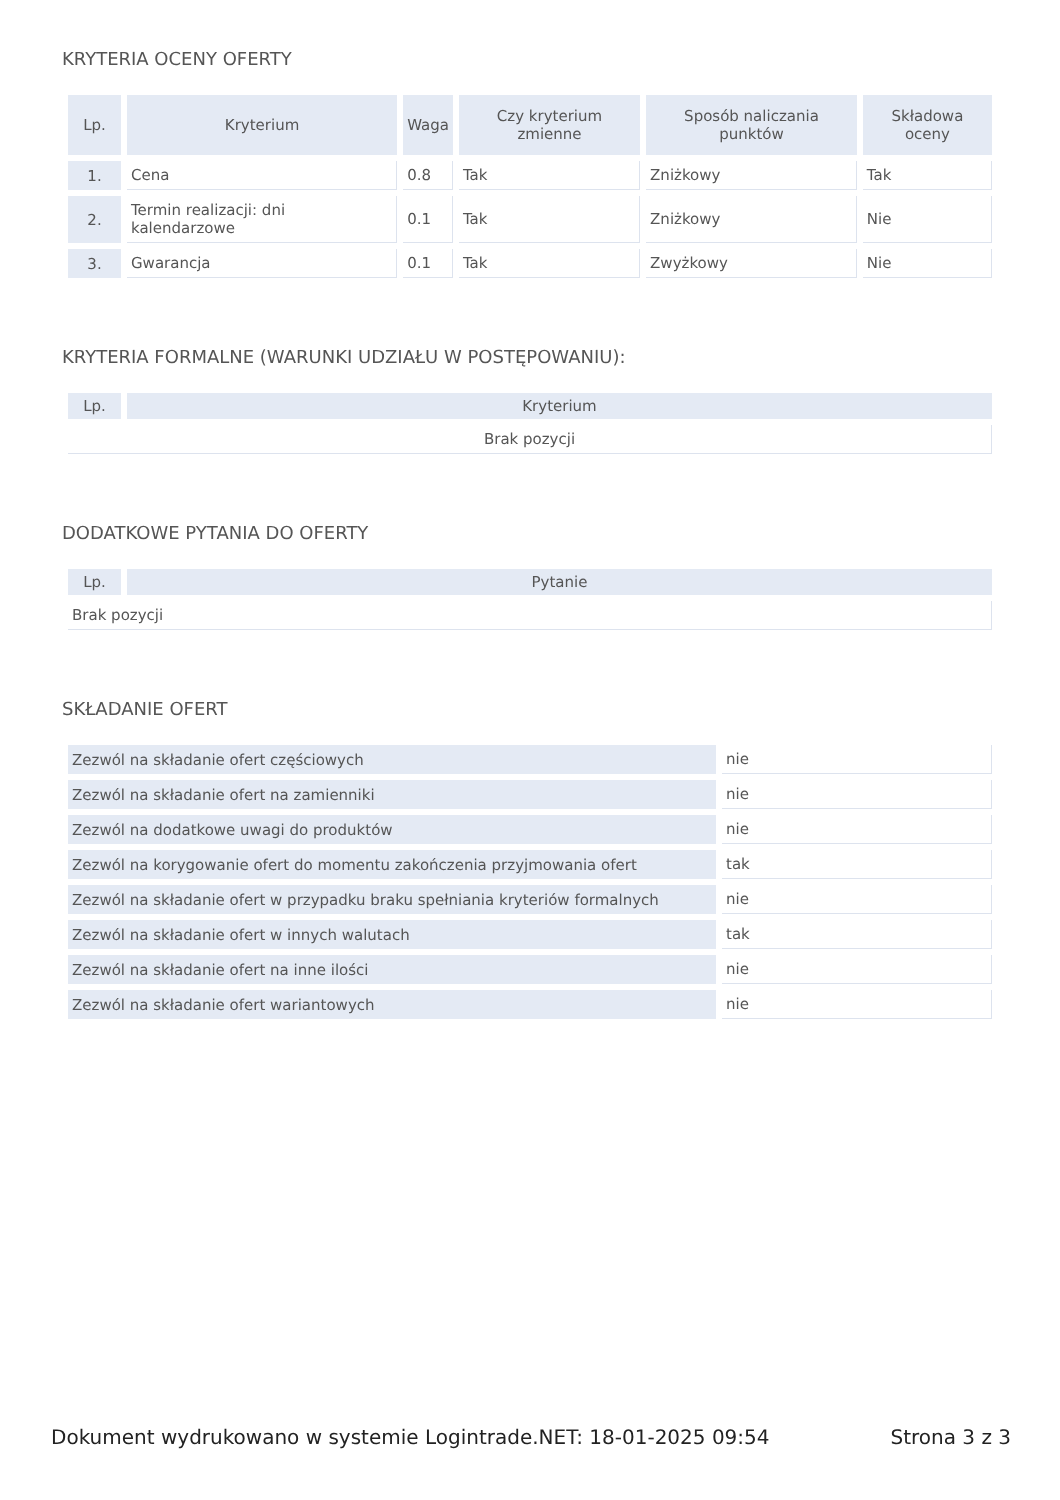KRYTERIA OCENY OFERTY
| Lp. | Kryterium | Waga | Czy kryterium zmienne | Sposób naliczania punktów | Składowa oceny |
| --- | --- | --- | --- | --- | --- |
| 1. | Cena | 0.8 | Tak | Zniżkowy | Tak |
| 2. | Termin realizacji: dni kalendarzowe | 0.1 | Tak | Zniżkowy | Nie |
| 3. | Gwarancja | 0.1 | Tak | Zwyżkowy | Nie |
KRYTERIA FORMALNE (WARUNKI UDZIAŁU W POSTĘPOWANIU):
| Lp. | Kryterium |
| --- | --- |
| Brak pozycji | |
DODATKOWE PYTANIA DO OFERTY
| Lp. | Pytanie |
| --- | --- |
| Brak pozycji | |
SKŁADANIE OFERT
| Zezwól na składanie ofert częściowych | nie |
| Zezwól na składanie ofert na zamienniki | nie |
| Zezwól na dodatkowe uwagi do produktów | nie |
| Zezwól na korygowanie ofert do momentu zakończenia przyjmowania ofert | tak |
| Zezwól na składanie ofert w przypadku braku spełniania kryteriów formalnych | nie |
| Zezwól na składanie ofert w innych walutach | tak |
| Zezwól na składanie ofert na inne ilości | nie |
| Zezwól na składanie ofert wariantowych | nie |
Dokument wydrukowano w systemie Logintrade.NET: 18-01-2025 09:54 Strona 3 z 3